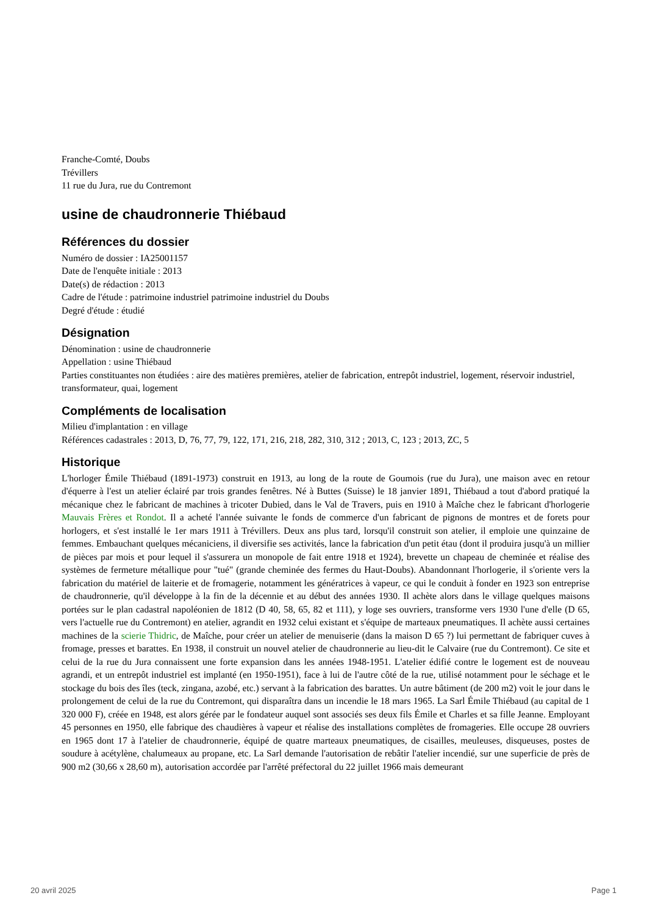Franche-Comté, Doubs
Trévillers
11 rue du Jura, rue du Contremont
usine de chaudronnerie Thiébaud
Références du dossier
Numéro de dossier : IA25001157
Date de l'enquête initiale : 2013
Date(s) de rédaction : 2013
Cadre de l'étude : patrimoine industriel patrimoine industriel du Doubs
Degré d'étude : étudié
Désignation
Dénomination : usine de chaudronnerie
Appellation : usine Thiébaud
Parties constituantes non étudiées : aire des matières premières, atelier de fabrication, entrepôt industriel, logement, réservoir industriel, transformateur, quai, logement
Compléments de localisation
Milieu d'implantation : en village
Références cadastrales : 2013, D, 76, 77, 79, 122, 171, 216, 218, 282, 310, 312 ; 2013, C, 123 ; 2013, ZC, 5
Historique
L'horloger Émile Thiébaud (1891-1973) construit en 1913, au long de la route de Goumois (rue du Jura), une maison avec en retour d'équerre à l'est un atelier éclairé par trois grandes fenêtres. Né à Buttes (Suisse) le 18 janvier 1891, Thiébaud a tout d'abord pratiqué la mécanique chez le fabricant de machines à tricoter Dubied, dans le Val de Travers, puis en 1910 à Maîche chez le fabricant d'horlogerie Mauvais Frères et Rondot. Il a acheté l'année suivante le fonds de commerce d'un fabricant de pignons de montres et de forets pour horlogers, et s'est installé le 1er mars 1911 à Trévillers. Deux ans plus tard, lorsqu'il construit son atelier, il emploie une quinzaine de femmes. Embauchant quelques mécaniciens, il diversifie ses activités, lance la fabrication d'un petit étau (dont il produira jusqu'à un millier de pièces par mois et pour lequel il s'assurera un monopole de fait entre 1918 et 1924), brevette un chapeau de cheminée et réalise des systèmes de fermeture métallique pour "tué" (grande cheminée des fermes du Haut-Doubs). Abandonnant l'horlogerie, il s'oriente vers la fabrication du matériel de laiterie et de fromagerie, notamment les génératrices à vapeur, ce qui le conduit à fonder en 1923 son entreprise de chaudronnerie, qu'il développe à la fin de la décennie et au début des années 1930. Il achète alors dans le village quelques maisons portées sur le plan cadastral napoléonien de 1812 (D 40, 58, 65, 82 et 111), y loge ses ouvriers, transforme vers 1930 l'une d'elle (D 65, vers l'actuelle rue du Contremont) en atelier, agrandit en 1932 celui existant et s'équipe de marteaux pneumatiques. Il achète aussi certaines machines de la scierie Thidric, de Maîche, pour créer un atelier de menuiserie (dans la maison D 65 ?) lui permettant de fabriquer cuves à fromage, presses et barattes. En 1938, il construit un nouvel atelier de chaudronnerie au lieu-dit le Calvaire (rue du Contremont). Ce site et celui de la rue du Jura connaissent une forte expansion dans les années 1948-1951. L'atelier édifié contre le logement est de nouveau agrandi, et un entrepôt industriel est implanté (en 1950-1951), face à lui de l'autre côté de la rue, utilisé notamment pour le séchage et le stockage du bois des îles (teck, zingana, azobé, etc.) servant à la fabrication des barattes. Un autre bâtiment (de 200 m2) voit le jour dans le prolongement de celui de la rue du Contremont, qui disparaîtra dans un incendie le 18 mars 1965. La Sarl Émile Thiébaud (au capital de 1 320 000 F), créée en 1948, est alors gérée par le fondateur auquel sont associés ses deux fils Émile et Charles et sa fille Jeanne. Employant 45 personnes en 1950, elle fabrique des chaudières à vapeur et réalise des installations complètes de fromageries. Elle occupe 28 ouvriers en 1965 dont 17 à l'atelier de chaudronnerie, équipé de quatre marteaux pneumatiques, de cisailles, meuleuses, disqueuses, postes de soudure à acétylène, chalumeaux au propane, etc. La Sarl demande l'autorisation de rebâtir l'atelier incendié, sur une superficie de près de 900 m2 (30,66 x 28,60 m), autorisation accordée par l'arrêté préfectoral du 22 juillet 1966 mais demeurant
20 avril 2025 Page 1